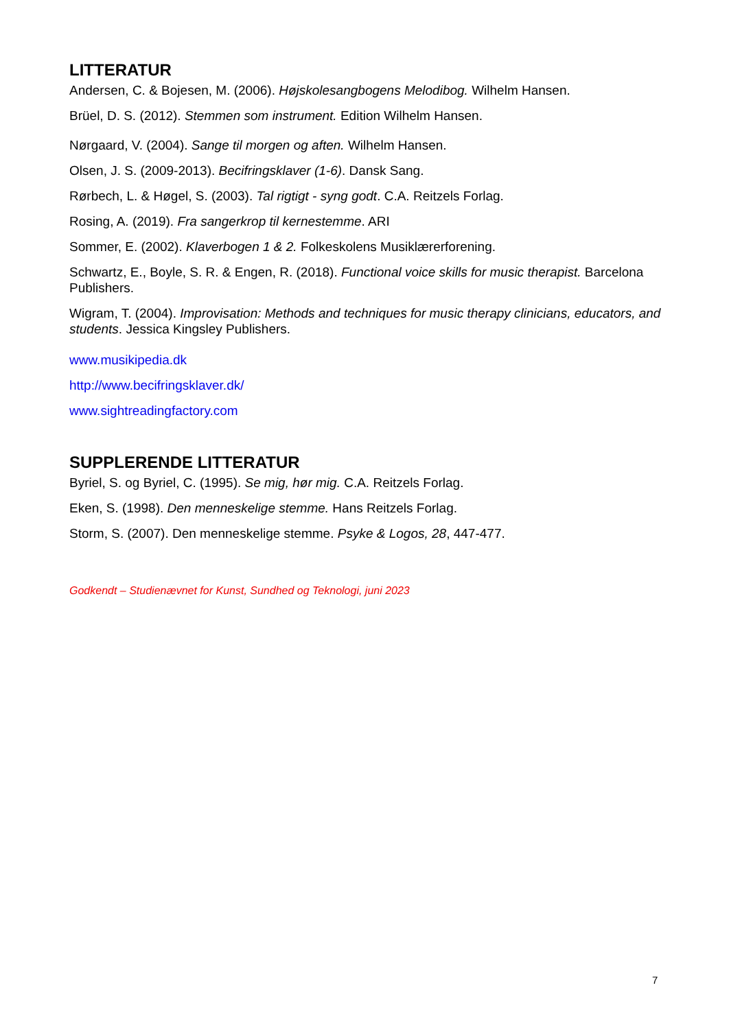LITTERATUR
Andersen, C. & Bojesen, M. (2006). Højskolesangbogens Melodibog. Wilhelm Hansen.
Brüel, D. S. (2012). Stemmen som instrument. Edition Wilhelm Hansen.
Nørgaard, V. (2004). Sange til morgen og aften. Wilhelm Hansen.
Olsen, J. S. (2009-2013). Becifringsklaver (1-6). Dansk Sang.
Rørbech, L. & Høgel, S. (2003). Tal rigtigt - syng godt. C.A. Reitzels Forlag.
Rosing, A. (2019). Fra sangerkrop til kernestemme. ARI
Sommer, E. (2002). Klaverbogen 1 & 2. Folkeskolens Musiklærerforening.
Schwartz, E., Boyle, S. R. & Engen, R. (2018). Functional voice skills for music therapist. Barcelona Publishers.
Wigram, T. (2004). Improvisation: Methods and techniques for music therapy clinicians, educators, and students. Jessica Kingsley Publishers.
www.musikipedia.dk
http://www.becifringsklaver.dk/
www.sightreadingfactory.com
SUPPLERENDE LITTERATUR
Byriel, S. og Byriel, C. (1995). Se mig, hør mig. C.A. Reitzels Forlag.
Eken, S. (1998). Den menneskelige stemme. Hans Reitzels Forlag.
Storm, S. (2007). Den menneskelige stemme. Psyke & Logos, 28, 447-477.
Godkendt – Studienævnet for Kunst, Sundhed og Teknologi, juni 2023
7